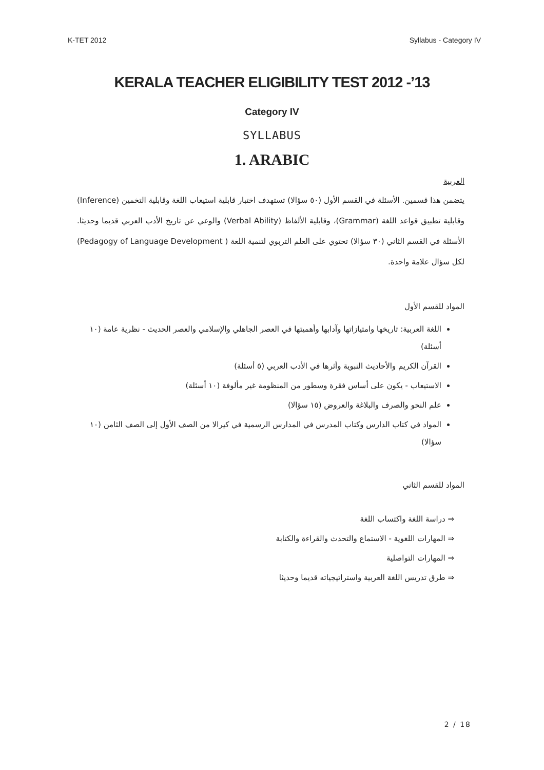K-TET 2012 Syllabus - Category IV
KERALA TEACHER ELIGIBILITY TEST 2012 -’13
Category IV
SYLLABUS
1. ARABIC
العربية
يتضمن هذا قسمين. الأسئلة في القسم الأول (٥٠ سؤالا) تستهدف اختبار قابلية استيعاب اللغة وقابلية التخمين (Inference) وقابلية تطبيق قواعد اللغة (Grammar)، وقابلية الألفاظ (Verbal Ability) والوعي عن تاريخ الأدب العربي قديما وحديثا. الأسئلة في القسم الثاني (٣٠ سؤالا) تحتوي على العلم التربوي لتنمية اللغة ( Pedagogy of Language Development) لكل سؤال علامة واحدة.
المواد للقسم الأول
اللغة العربية: تاريخها وامتيازاتها وآدابها وأهميتها في العصر الجاهلي والإسلامي والعصر الحديث - نظرية عامة (١٠ أسئلة)
القرآن الكريم والأحاديث النبوية وأثرها في الأدب العربي (٥ أسئلة)
الاستيعاب - يكون على أساس فقرة وسطور من المنظومة غير مألوفة (١٠ أسئلة)
علم النحو والصرف والبلاغة والعروض (١٥ سؤالا)
المواد في كتاب الدارس وكتاب المدرس في المدارس الرسمية في كيرالا من الصف الأول إلى الصف الثامن (١٠ سؤالا)
المواد للقسم الثاني
⇒ دراسة اللغة واكتساب اللغة
⇒ المهارات اللغوية - الاستماع والتحدث والقراءة والكتابة
⇒ المهارات التواصلية
⇒ طرق تدريس اللغة العربية واستراتيجياته قديما وحديثا
2 / 18